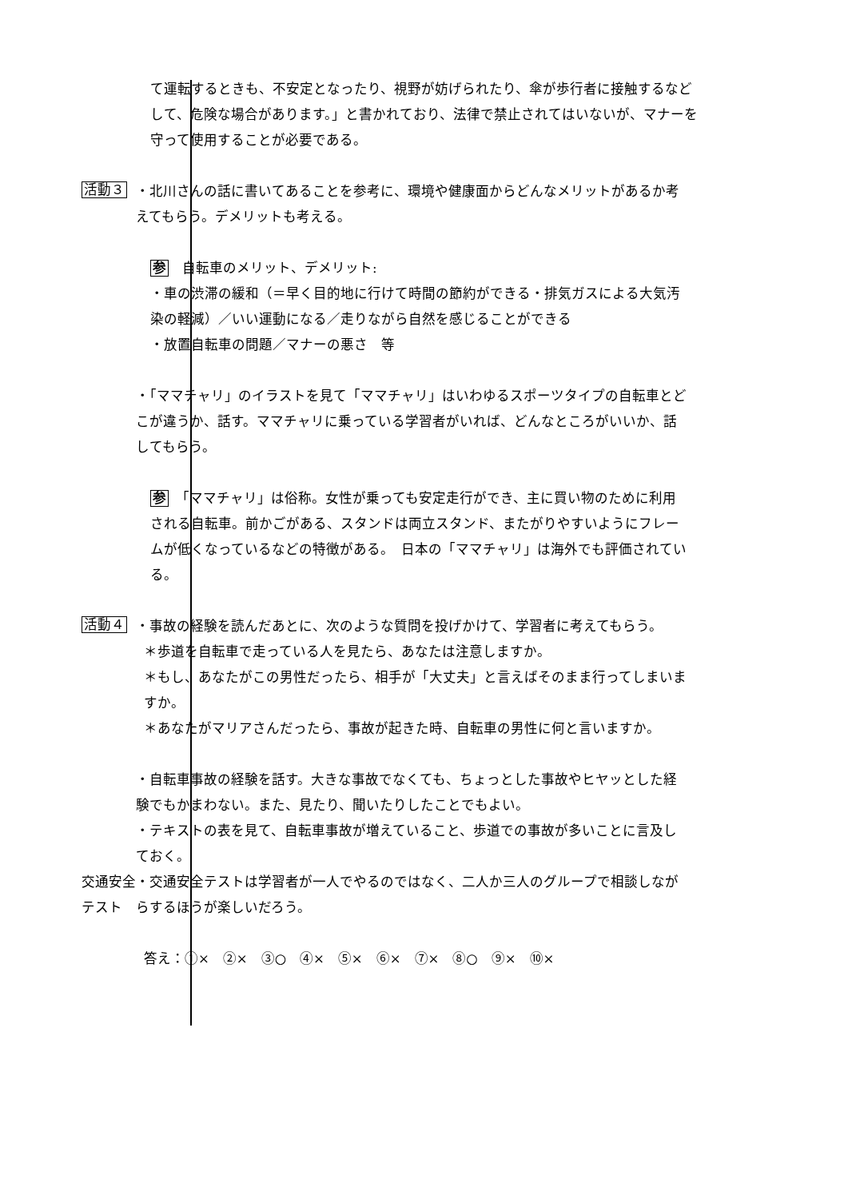て運転するときも、不安定となったり、視野が妨げられたり、傘が歩行者に接触するなどして、危険な場合があります。」と書かれており、法律で禁止されてはいないが、マナーを守って使用することが必要である。
活動３
・北川さんの話に書いてあることを参考に、環境や健康面からどんなメリットがあるか考えてもらう。デメリットも考える。
参　自転車のメリット、デメリット:
・車の渋滞の緩和（＝早く目的地に行けて時間の節約ができる・排気ガスによる大気汚染の軽減）／いい運動になる／走りながら自然を感じることができる
・放置自転車の問題／マナーの悪さ　等
・「ママチャリ」のイラストを見て「ママチャリ」はいわゆるスポーツタイプの自転車とどこが違うか、話す。ママチャリに乗っている学習者がいれば、どんなところがいいか、話してもらう。
参　「ママチャリ」は俗称。女性が乗っても安定走行ができ、主に買い物のために利用される自転車。前かごがある、スタンドは両立スタンド、またがりやすいようにフレームが低くなっているなどの特徴がある。　日本の「ママチャリ」は海外でも評価されている。
活動４
・事故の経験を読んだあとに、次のような質問を投げかけて、学習者に考えてもらう。
＊歩道を自転車で走っている人を見たら、あなたは注意しますか。
＊もし、あなたがこの男性だったら、相手が「大丈夫」と言えばそのまま行ってしまいますか。
＊あなたがマリアさんだったら、事故が起きた時、自転車の男性に何と言いますか。
・自転車事故の経験を話す。大きな事故でなくても、ちょっとした事故やヒヤッとした経験でもかまわない。また、見たり、聞いたりしたことでもよい。
・テキストの表を見て、自転車事故が増えていること、歩道での事故が多いことに言及しておく。
交通安全
テスト
・交通安全テストは学習者が一人でやるのではなく、二人か三人のグループで相談しながらするほうが楽しいだろう。
答え：①×　②×　③○　④×　⑤×　⑥×　⑦×　⑧○　⑨×　⑩×